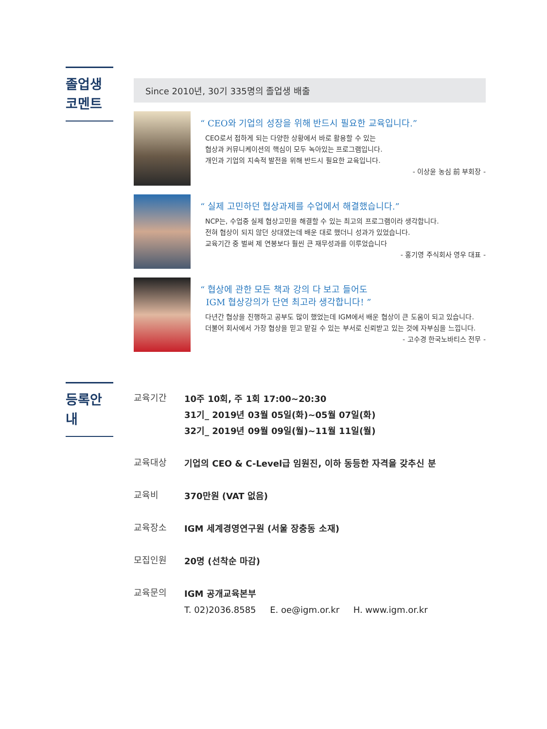졸업생
코멘트
Since 2010년, 30기 335명의 졸업생 배출
“ CEO와 기업의 성장을 위해 반드시 필요한 교육입니다.”
CEO로서 접하게 되는 다양한 상황에서 바로 활용할 수 있는
협상과 커뮤니케이션의 핵심이 모두 녹아있는 프로그램입니다.
개인과 기업의 지속적 발전을 위해 반드시 필요한 교육입니다.
- 이상윤 농심 前 부회장 -
“ 실제 고민하던 협상과제를 수업에서 해결했습니다.”
NCP는, 수업중 실제 협상고민을 해결할 수 있는 최고의 프로그램이라 생각합니다.
전혀 협상이 되지 않던 상대였는데 배운 대로 했더니 성과가 있었습니다.
교육기간 중 벌써 제 연봉보다 훨씬 큰 재무성과를 이루었습니다
- 홍기영 주식회사 영우 대표 -
“ 협상에 관한 모든 책과 강의 다 보고 들어도
IGM 협상강의가 단연 최고라 생각합니다! ”
다년간 협상을 진행하고 공부도 많이 했었는데 IGM에서 배운 협상이 큰 도움이 되고 있습니다.
더불어 회사에서 가장 협상을 믿고 맡길 수 있는 부서로 신뢰받고 있는 것에 자부심을 느낍니다.
- 고수경 한국노바티스 전무 -
등록안내
교육기간
10주 10회, 주 1회 17:00~20:30
31기_ 2019년 03월 05일(화)~05월 07일(화)
32기_ 2019년 09월 09일(월)~11월 11일(월)
교육대상
기업의 CEO & C-Level급 임원진, 이하 동등한 자격을 갖추신 분
교육비
370만원 (VAT 없음)
교육장소
IGM 세계경영연구원 (서울 장충동 소재)
모집인원
20명 (선착순 마감)
교육문의
IGM 공개교육본부
T. 02)2036.8585 E. oe@igm.or.kr H. www.igm.or.kr